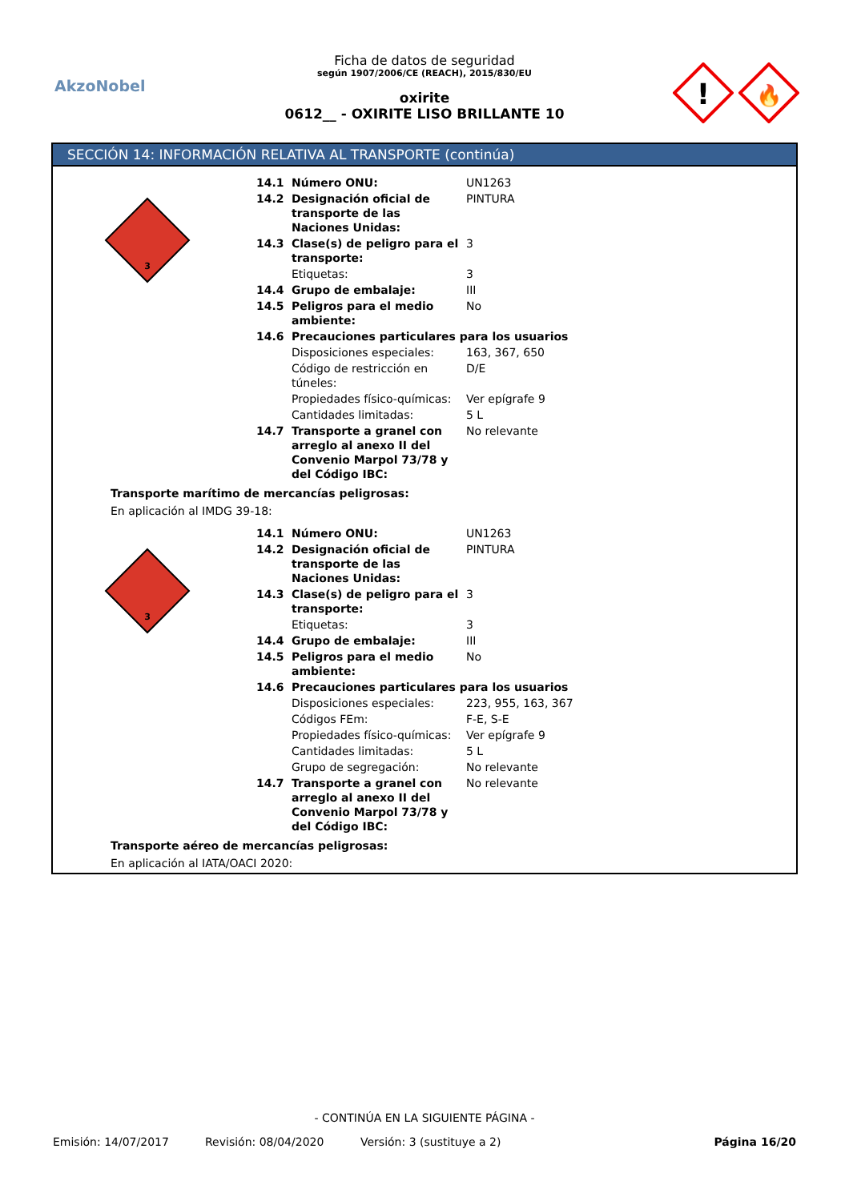AkzoNobel
Ficha de datos de seguridad
según 1907/2006/CE (REACH), 2015/830/EU
oxirite
0612__ - OXIRITE LISO BRILLANTE 10
!
🔥
SECCIÓN 14: INFORMACIÓN RELATIVA AL TRANSPORTE (continúa)
3
| 14.1 | Número ONU: | UN1263 |
| 14.2 | Designación oficial de transporte de las Naciones Unidas: | PINTURA |
| 14.3 | Clase(s) de peligro para el transporte: | 3 |
| | Etiquetas: | 3 |
| 14.4 | Grupo de embalaje: | III |
| 14.5 | Peligros para el medio ambiente: | No |
| 14.6 | Precauciones particulares para los usuarios | |
| | Disposiciones especiales: | 163, 367, 650 |
| | Código de restricción en túneles: | D/E |
| | Propiedades físico-químicas: | Ver epígrafe 9 |
| | Cantidades limitadas: | 5 L |
| 14.7 | Transporte a granel con arreglo al anexo II del Convenio Marpol 73/78 y del Código IBC: | No relevante |
Transporte marítimo de mercancías peligrosas:
En aplicación al IMDG 39-18:
3
| 14.1 | Número ONU: | UN1263 |
| 14.2 | Designación oficial de transporte de las Naciones Unidas: | PINTURA |
| 14.3 | Clase(s) de peligro para el transporte: | 3 |
| | Etiquetas: | 3 |
| 14.4 | Grupo de embalaje: | III |
| 14.5 | Peligros para el medio ambiente: | No |
| 14.6 | Precauciones particulares para los usuarios | |
| | Disposiciones especiales: | 223, 955, 163, 367 |
| | Códigos FEm: | F-E, S-E |
| | Propiedades físico-químicas: | Ver epígrafe 9 |
| | Cantidades limitadas: | 5 L |
| | Grupo de segregación: | No relevante |
| 14.7 | Transporte a granel con arreglo al anexo II del Convenio Marpol 73/78 y del Código IBC: | No relevante |
Transporte aéreo de mercancías peligrosas:
En aplicación al IATA/OACI 2020:
- CONTINÚA EN LA SIGUIENTE PÁGINA -
Emisión: 14/07/2017 Revisión: 08/04/2020 Versión: 3 (sustituye a 2) Página 16/20